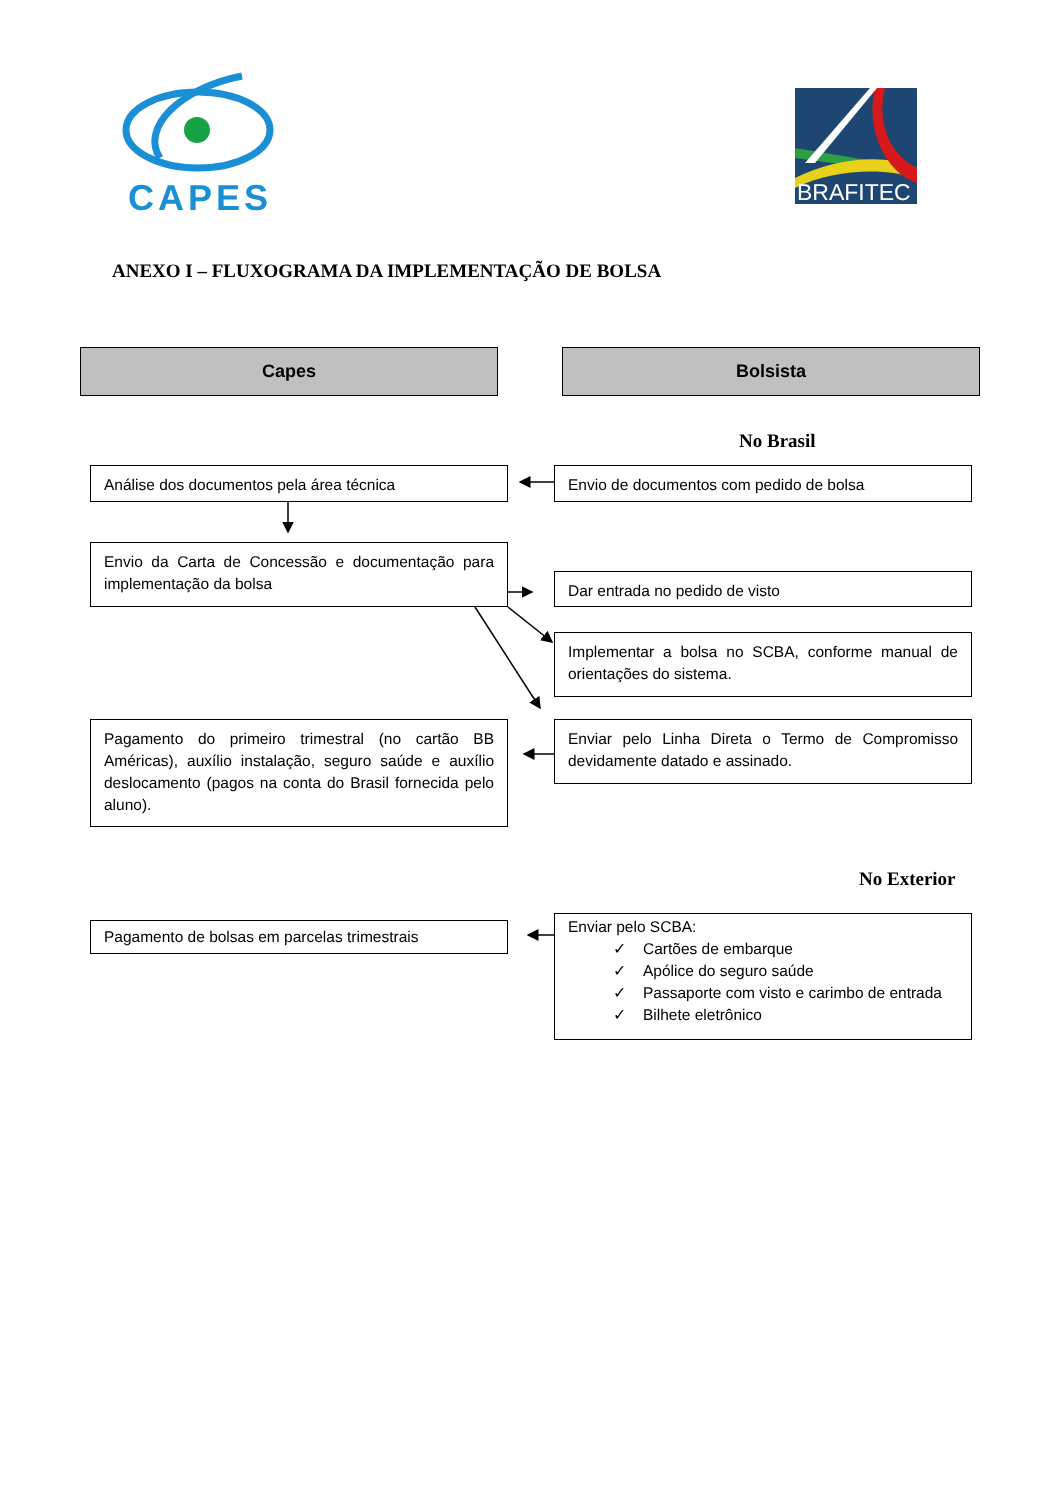CAPES
BRAFITEC
ANEXO I – FLUXOGRAMA DA IMPLEMENTAÇÃO DE BOLSA
Capes Bolsista
No Brasil
Análise dos documentos pela área técnica Envio de documentos com pedido de bolsa
Envio da Carta de Concessão e documentação para implementação da bolsa
Dar entrada no pedido de visto
Implementar a bolsa no SCBA, conforme manual de orientações do sistema.
Pagamento do primeiro trimestral (no cartão BB Américas), auxílio instalação, seguro saúde e auxílio deslocamento (pagos na conta do Brasil fornecida pelo aluno).
Enviar pelo Linha Direta o Termo de Compromisso devidamente datado e assinado.
No Exterior
Pagamento de bolsas em parcelas trimestrais
Enviar pelo SCBA:
✓ Cartões de embarque
✓ Apólice do seguro saúde
✓ Passaporte com visto e carimbo de entrada
✓ Bilhete eletrônico